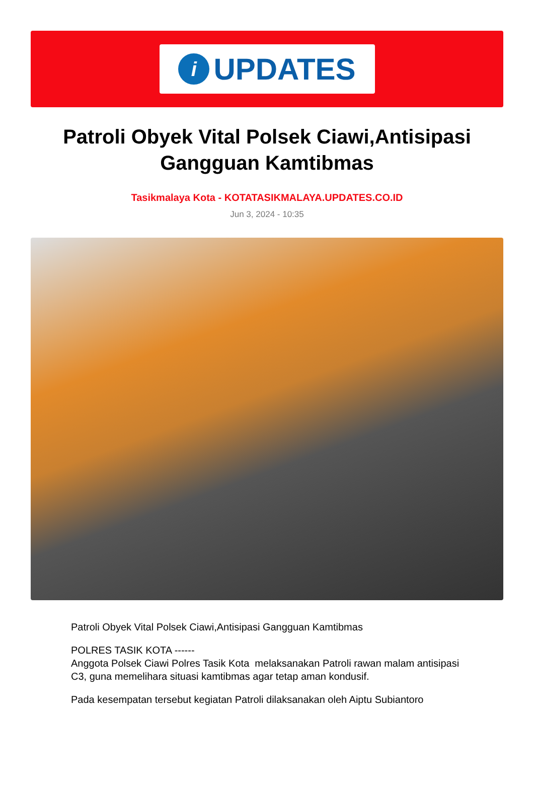i
UPDATES
Patroli Obyek Vital Polsek Ciawi,Antisipasi Gangguan Kamtibmas
Tasikmalaya Kota - KOTATASIKMALAYA.UPDATES.CO.ID
Jun 3, 2024 - 10:35
Patroli Obyek Vital Polsek Ciawi,Antisipasi Gangguan Kamtibmas
POLRES TASIK KOTA ------
Anggota Polsek Ciawi Polres Tasik Kota melaksanakan Patroli rawan malam antisipasi C3, guna memelihara situasi kamtibmas agar tetap aman kondusif.
Pada kesempatan tersebut kegiatan Patroli dilaksanakan oleh Aiptu Subiantoro